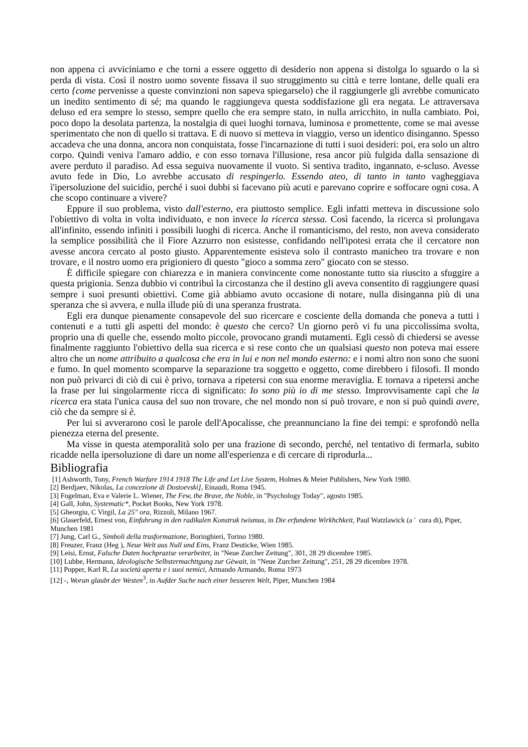non appena ci avviciniamo e che torni a essere oggetto di desiderio non appena si distolga lo sguardo o la si perda di vista. Così il nostro uomo sovente fissava il suo struggimento su città e terre lontane, delle quali era certo {come pervenisse a queste convinzioni non sapeva spiegarselo) che il raggiungerle gli avrebbe comunicato un inedito sentimento di sé; ma quando le raggiungeva questa soddisfazione gli era negata. Le attraversava deluso ed era sempre lo stesso, sempre quello che era sempre stato, in nulla arricchito, in nulla cambiato. Poi, poco dopo la desolata partenza, la nostalgia di quei luoghi tornava, luminosa e promettente, come se mai avesse sperimentato che non di quello si trattava. E di nuovo si metteva in viaggio, verso un identico disinganno. Spesso accadeva che una donna, ancora non conquistata, fosse l'incarnazione di tutti i suoi desideri: poi, era solo un altro corpo. Quindi veniva l'amaro addio, e con esso tornava l'illusione, resa ancor più fulgida dalla sensazione di avere perduto il paradiso. Ad essa seguiva nuovamente il vuoto. Si sentiva tradito, ingannato, e-scluso. Avesse avuto fede in Dio, Lo avrebbe accusato di respingerlo. Essendo ateo, di tanto in tanto vagheggiava ì'ipersoluzione del suicidio, perché i suoi dubbi si facevano più acuti e parevano coprire e soffocare ogni cosa. A che scopo continuare a vivere?
Eppure il suo problema, visto dall'esterno, era piuttosto semplice. Egli infatti metteva in discussione solo l'obiettivo di volta in volta individuato, e non invece la ricerca stessa. Così facendo, la ricerca si prolungava all'infinito, essendo infiniti i possibili luoghi di ricerca. Anche il romanticismo, del resto, non aveva considerato la semplice possibilità che il Fiore Azzurro non esistesse, confidando nell'ipotesi errata che il cercatore non avesse ancora cercato al posto giusto. Apparentemente esisteva solo il contrasto manicheo tra trovare e non trovare, e il nostro uomo era prigioniero di questo "gioco a somma zero" giocato con se stesso.
È difficile spiegare con chiarezza e in maniera convincente come nonostante tutto sia riuscito a sfuggire a questa prigionia. Senza dubbio vi contribuì la circostanza che il destino gli aveva consentito di raggiungere quasi sempre i suoi presunti obiettivi. Come già abbiamo avuto occasione di notare, nulla disinganna più di una speranza che si avvera, e nulla illude più di una speranza frustrata.
Egli era dunque pienamente consapevole del suo ricercare e cosciente della domanda che poneva a tutti i contenuti e a tutti gli aspetti del mondo: è questo che cerco? Un giorno però vi fu una piccolissima svolta, proprio una di quelle che, essendo molto piccole, provocano grandi mutamenti. Egli cessò di chiedersi se avesse finalmente raggiunto l'obiettivo della sua ricerca e si rese conto che un qualsiasi questo non poteva mai essere altro che un nome attribuito a qualcosa che era in lui e non nel mondo esterno: e i nomi altro non sono che suoni e fumo. In quel momento scomparve la separazione tra soggetto e oggetto, come direbbero i filosofi. Il mondo non può privarci di ciò di cui è privo, tornava a ripetersi con sua enorme meraviglia. E tornava a ripetersi anche la frase per lui singolarmente ricca di significato: Io sono più io di me stesso. Improvvisamente capì che la ricerca era stata l'unica causa del suo non trovare, che nel mondo non si può trovare, e non si può quindi avere, ciò che da sempre si è.
Per lui si avverarono così le parole dell'Apocalisse, che preannunciano la fine dei tempi: e sprofondò nella pienezza eterna del presente.
Ma visse in questa atemporalità solo per una frazione di secondo, perché, nel tentativo di fermarla, subito ricadde nella ipersoluzione di dare un nome all'esperienza e di cercare di riprodurla...
Bibliografia
[1] Ashworth, Tony, French Warfare 1914 1918 The Life and Let Live System, Holmes & Meier Publishers, New York 1980.
[2] Berdjaev, Nikolas, La concezione di Dostoevski], Einaudi, Roma 1945.
[3] Fogelman, Eva e Valerie L. Wiener, The Few, the Brave, the Noble, in "Psychology Today", agosto 1985.
[4] Gall, John, Systematic*, Pocket Books, New York 1978.
[5] Gheorgiu, C Virgil, La 25" ora, Rizzoli, Milano 1967.
[6] Glaserfeld, Ernest von, Einfuhrung in den radikalen Konstruk twismus, in Die erfundene Wirkhchkeit, Paul Watzlawick (a ' cura di), Piper, Munchen 1981
[7] Jung, Carl G., Simboli della trasformazione, Boringhieri, Torino 1980.
[8] Freuzer, Franz (Heg ), Neue Welt aus Null und Eins, Franz Deuticke, Wien 1985.
[9] Leisi, Ernst, Falsche Daten hochprazise verarbeitet, in "Neue Zurcher Zeitung", 301, 28 29 dicembre 1985.
[10] Lubbe, Hermann, Ideologische Selbstermachttgung zur Gèwait, in "Neue Zurcher Zeitung", 251, 28 29 dicembre 1978.
[11] Popper, Karl R, La società aperta e i suoi nemici, Armando Armando, Roma 1973
[12] -, Woran glaubt der Westen<sup>3</sup>, in Aufder Suche nach einer besseren Welt, Piper, Munchen 1984